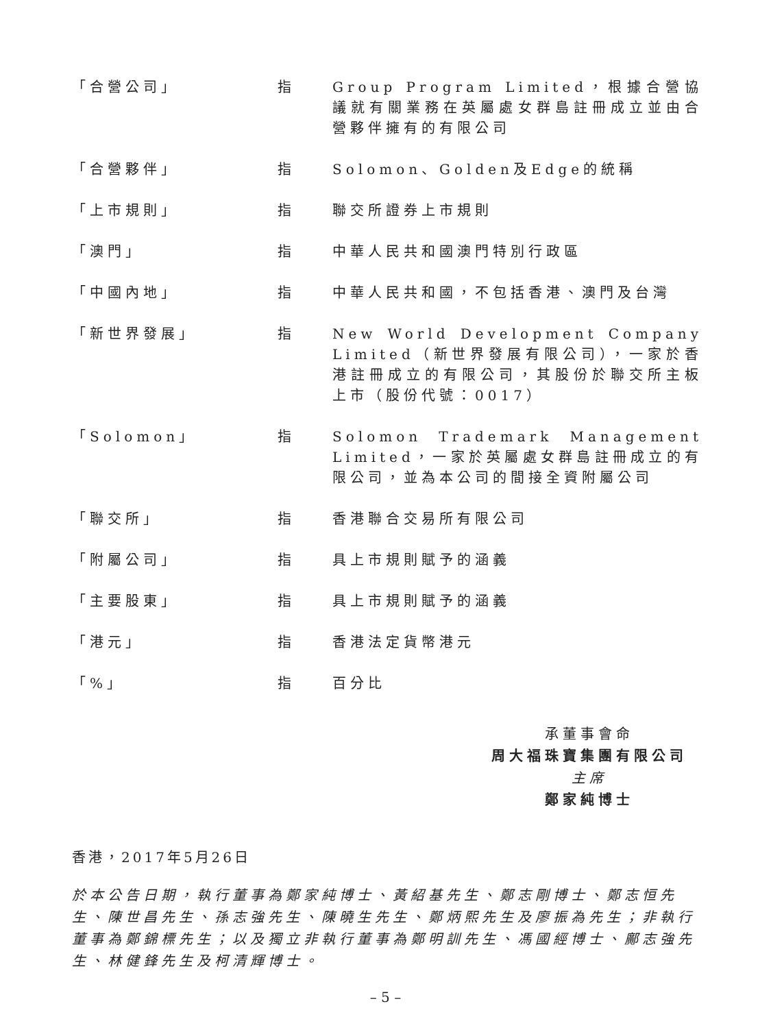「合營公司」 指 Group Program Limited，根據合營協議就有關業務在英屬處女群島註冊成立並由合營夥伴擁有的有限公司
「合營夥伴」 指 Solomon、Golden及Edge的統稱
「上市規則」 指 聯交所證券上市規則
「澳門」 指 中華人民共和國澳門特別行政區
「中國內地」 指 中華人民共和國，不包括香港、澳門及台灣
「新世界發展」 指 New World Development Company Limited（新世界發展有限公司），一家於香港註冊成立的有限公司，其股份於聯交所主板上市（股份代號：0017）
「Solomon」 指 Solomon Trademark Management Limited，一家於英屬處女群島註冊成立的有限公司，並為本公司的間接全資附屬公司
「聯交所」 指 香港聯合交易所有限公司
「附屬公司」 指 具上市規則賦予的涵義
「主要股東」 指 具上市規則賦予的涵義
「港元」 指 香港法定貨幣港元
「%」 指 百分比
承董事會命
周大福珠寶集團有限公司
主席
鄭家純博士
香港，2017年5月26日
於本公告日期，執行董事為鄭家純博士、黃紹基先生、鄭志剛博士、鄭志恒先生、陳世昌先生、孫志強先生、陳曉生先生、鄭炳熙先生及廖振為先生；非執行董事為鄭錦標先生；以及獨立非執行董事為鄭明訓先生、馮國經博士、鄺志強先生、林健鋒先生及柯清輝博士。
– 5 –